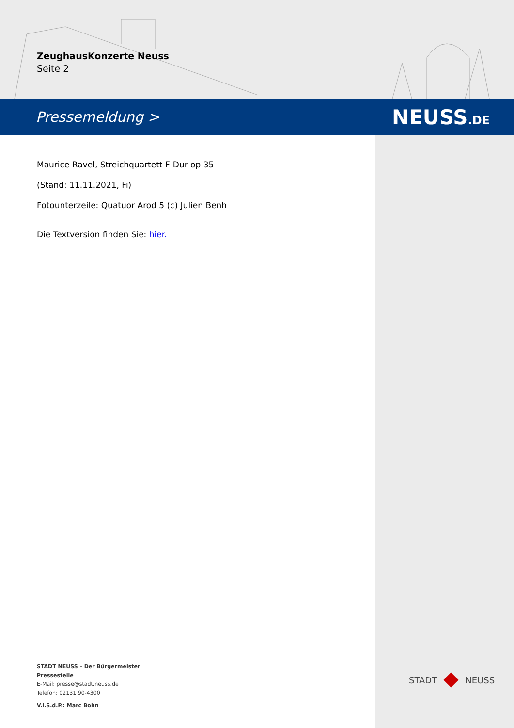ZeughausKonzerte Neuss
Seite 2
Pressemeldung > NEUSS.DE
Maurice Ravel, Streichquartett F-Dur op.35
(Stand: 11.11.2021, Fi)
Fotounterzeile: Quatuor Arod 5 (c) Julien Benh
Die Textversion finden Sie: hier.
STADT NEUSS – Der Bürgermeister
Pressestelle
E-Mail: presse@stadt.neuss.de
Telefon: 02131 90-4300
V.i.S.d.P.: Marc Bohn
STADT NEUSS